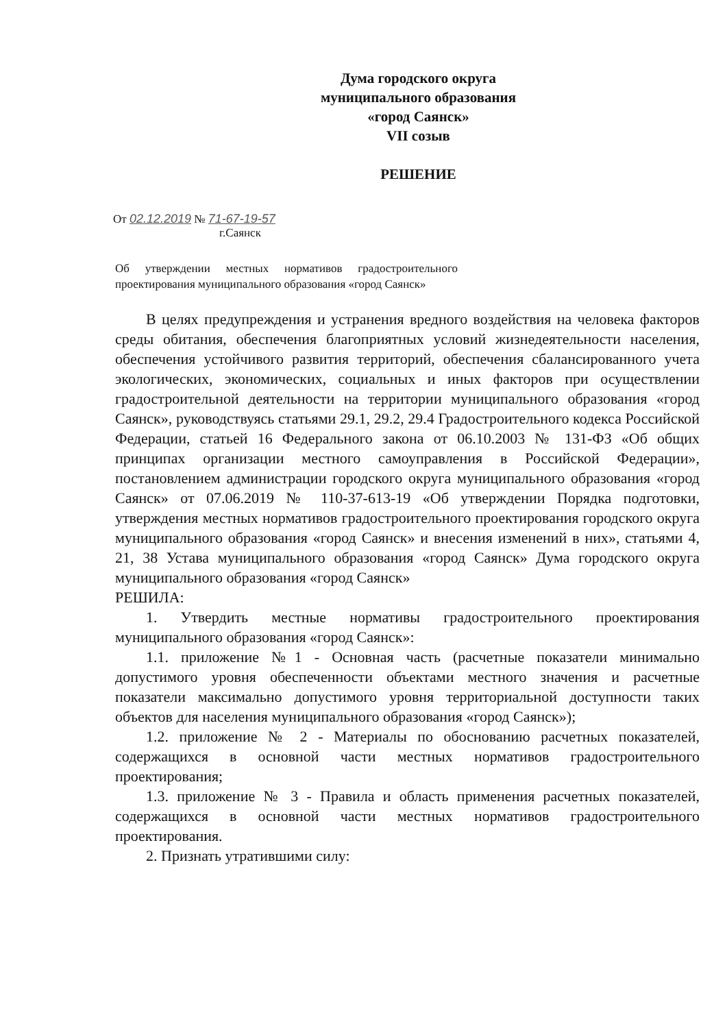Дума городского округа
муниципального образования
«город Саянск»
VII созыв
РЕШЕНИЕ
От 02.12.2019 № 71-67-19-57
г.Саянск
Об утверждении местных нормативов градостроительного проектирования муниципального образования «город Саянск»
В целях предупреждения и устранения вредного воздействия на человека факторов среды обитания, обеспечения благоприятных условий жизнедеятельности населения, обеспечения устойчивого развития территорий, обеспечения сбалансированного учета экологических, экономических, социальных и иных факторов при осуществлении градостроительной деятельности на территории муниципального образования «город Саянск», руководствуясь статьями 29.1, 29.2, 29.4 Градостроительного кодекса Российской Федерации, статьей 16 Федерального закона от 06.10.2003 № 131-ФЗ «Об общих принципах организации местного самоуправления в Российской Федерации», постановлением администрации городского округа муниципального образования «город Саянск» от 07.06.2019 № 110-37-613-19 «Об утверждении Порядка подготовки, утверждения местных нормативов градостроительного проектирования городского округа муниципального образования «город Саянск» и внесения изменений в них», статьями 4, 21, 38 Устава муниципального образования «город Саянск» Дума городского округа муниципального образования «город Саянск»
РЕШИЛА:
1. Утвердить местные нормативы градостроительного проектирования муниципального образования «город Саянск»:
1.1. приложение №1 - Основная часть (расчетные показатели минимально допустимого уровня обеспеченности объектами местного значения и расчетные показатели максимально допустимого уровня территориальной доступности таких объектов для населения муниципального образования «город Саянск»);
1.2. приложение № 2 - Материалы по обоснованию расчетных показателей, содержащихся в основной части местных нормативов градостроительного проектирования;
1.3. приложение № 3 - Правила и область применения расчетных показателей, содержащихся в основной части местных нормативов градостроительного проектирования.
2. Признать утратившими силу: